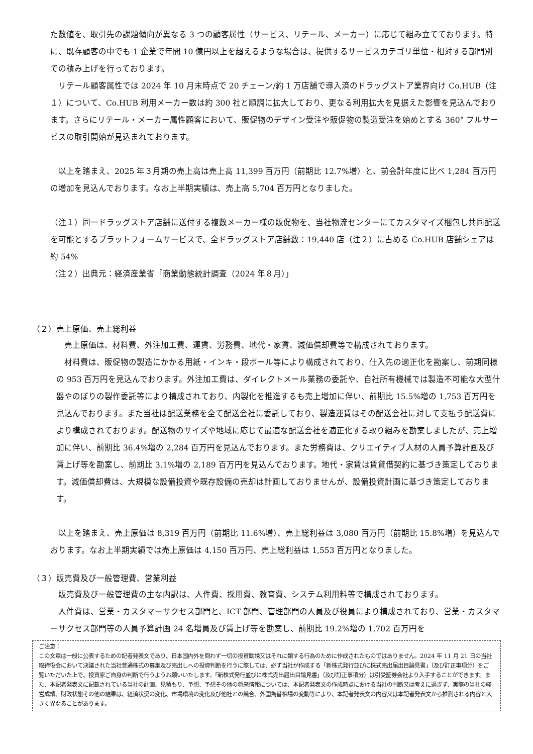た数値を、取引先の課題傾向が異なる 3 つの顧客属性（サービス、リテール、メーカー）に応じて組み立てております。特に、既存顧客の中でも 1 企業で年間 10 億円以上を超えるような場合は、提供するサービスカテゴリ単位・相対する部門別での積み上げを行っております。
　リテール顧客属性では 2024 年 10 月末時点で 20 チェーン/約 1 万店舗で導入済のドラッグストア業界向け Co.HUB（注１）について、Co.HUB 利用メーカー数は約 300 社と順調に拡大しており、更なる利用拡大を見据えた影響を見込んでおります。さらにリテール・メーカー属性顧客において、販促物のデザイン受注や販促物の製造受注を始めとする 360° フルサービスの取引開始が見込まれております。
　以上を踏まえ、2025 年３月期の売上高は売上高 11,399 百万円（前期比 12.7%増）と、前会計年度に比べ 1,284 百万円の増加を見込んでおります。なお上半期実績は、売上高 5,704 百万円となりました。
（注１）同一ドラッグストア店舗に送付する複数メーカー様の販促物を、当社物流センターにてカスタマイズ梱包し共同配送を可能とするプラットフォームサービスで、全ドラッグストア店舗数：19,440 店（注２）に占める Co.HUB 店舗シェアは約 54%
（注２）出典元：経済産業省「商業動態統計調査（2024 年８月）」
（２）売上原価、売上総利益
　売上原価は、材料費、外注加工費、運賃、労務費、地代・家賃、減価償却費等で構成されております。
　材料費は、販促物の製造にかかる用紙・インキ・段ボール等により構成されており、仕入先の適正化を勘案し、前期同様の 953 百万円を見込んでおります。外注加工費は、ダイレクトメール業務の委託や、自社所有機械では製造不可能な大型什器やのぼりの製作委託等により構成されており、内製化を推進するも売上増加に伴い、前期比 15.5%増の 1,753 百万円を見込んでおります。また当社は配送業務を全て配送会社に委託しており、製造運賃はその配送会社に対して支払う配送費により構成されております。配送物のサイズや地域に応じて最適な配送会社を適正化する取り組みを勘案しましたが、売上増加に伴い、前期比 36.4%増の 2,284 百万円を見込んでおります。また労務費は、クリエイティブ人材の人員予算計画及び賃上げ等を勘案し、前期比 3.1%増の 2,189 百万円を見込んでおります。地代・家賃は賃貸借契約に基づき策定しております。減価償却費は、大規模な設備投資や既存設備の売却は計画しておりませんが、設備投資計画に基づき策定しております。
　以上を踏まえ、売上原価は 8,319 百万円（前期比 11.6%増）、売上総利益は 3,080 百万円（前期比 15.8%増）を見込んでおります。なお上半期実績では売上原価は 4,150 百万円、売上総利益は 1,553 百万円となりました。
（３）販売費及び一般管理費、営業利益
　販売費及び一般管理費の主な内訳は、人件費、採用費、教育費、システム利用料等で構成されております。
　人件費は、営業・カスタマーサクセス部門と、ICT 部門、管理部門の人員及び役員により構成されており、営業・カスタマーサクセス部門等の人員予算計画 24 名増員及び賃上げ等を勘案し、前期比 19.2%増の 1,702 百万円を
ご注意：
この文章は一般に公表するための記者発表文であり、日本国内外を問わず一切の投資勧誘又はそれに類する行為のために作成されたものではありません。2024 年 11 月 21 日の当社取締役会において決議された当社普通株式の募集及び売出しへの投資判断を行うに際しては、必ず当社が作成する「新株式発行並びに株式売出届出目論見書」（及び訂正事項分）をご覧いただいた上で、投資家ご自身の判断で行うようお願いいたします。「新株式発行並びに株式売出届出目論見書」（及び訂正事項分）は引受証券会社より入手することができます。また、本記者発表文に記載されている当社の計画、見積もり、予想、予想その他の将来情報については、本記者発表文の作成時点における当社の判断又は考えに過ぎず、実際の当社の経営成績、財政状態その他の結果は、経済状況の変化、市場環境の変化及び他社との競合、外国為替相場の変動等により、本記者発表文の内容又は本記者発表文から推測される内容と大きく異なることがあります。